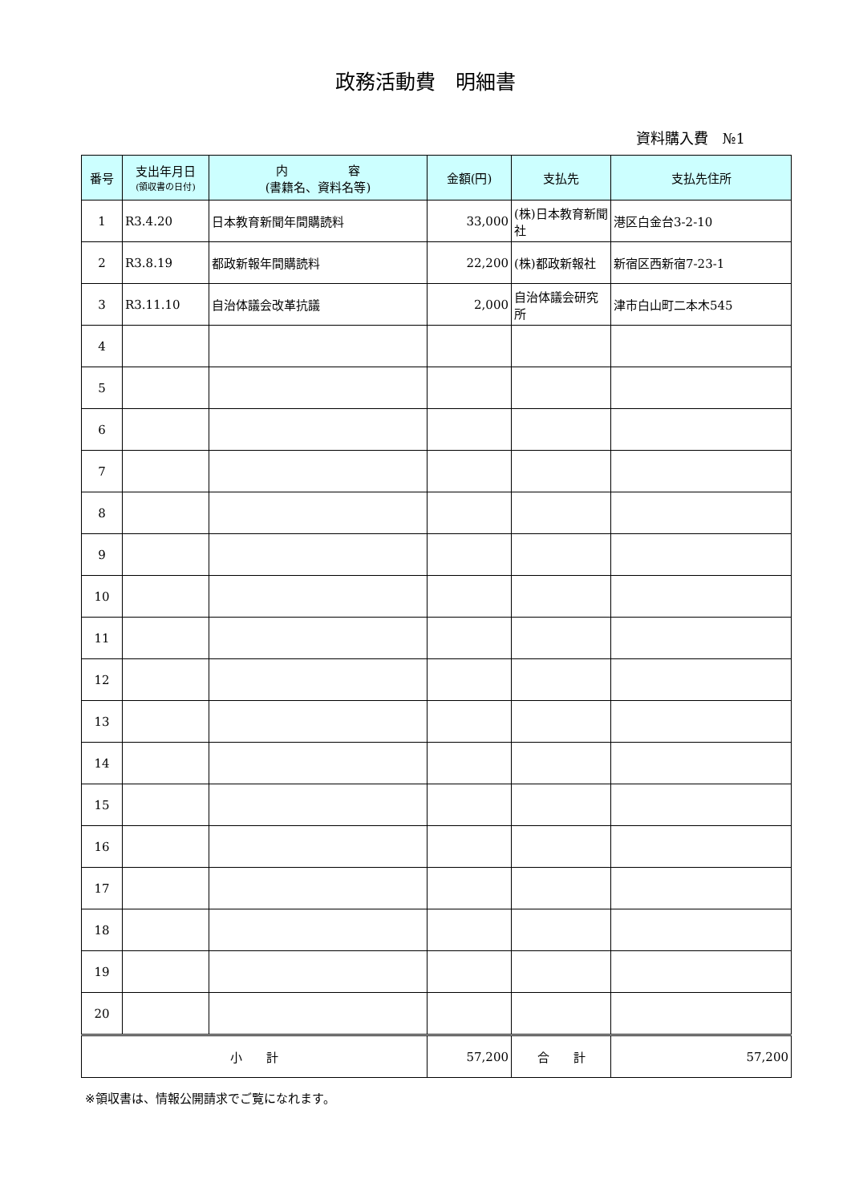政務活動費　明細書
資料購入費　№1
| 番号 | 支出年月日 (領収書の日付) | 内 容 (書籍名、資料名等) | 金額(円) | 支払先 | 支払先住所 |
| --- | --- | --- | --- | --- | --- |
| 1 | R3.4.20 | 日本教育新聞年間購読料 | 33,000 | (株)日本教育新聞社 | 港区白金台3-2-10 |
| 2 | R3.8.19 | 都政新報年間購読料 | 22,200 | (株)都政新報社 | 新宿区西新宿7-23-1 |
| 3 | R3.11.10 | 自治体議会改革抗議 | 2,000 | 自治体議会研究所 | 津市白山町二本木545 |
| 4 | | | | | |
| 5 | | | | | |
| 6 | | | | | |
| 7 | | | | | |
| 8 | | | | | |
| 9 | | | | | |
| 10 | | | | | |
| 11 | | | | | |
| 12 | | | | | |
| 13 | | | | | |
| 14 | | | | | |
| 15 | | | | | |
| 16 | | | | | |
| 17 | | | | | |
| 18 | | | | | |
| 19 | | | | | |
| 20 | | | | | |
| 小 計 | | | 57,200 | 合 計 | 57,200 |
※領収書は、情報公開請求でご覧になれます。